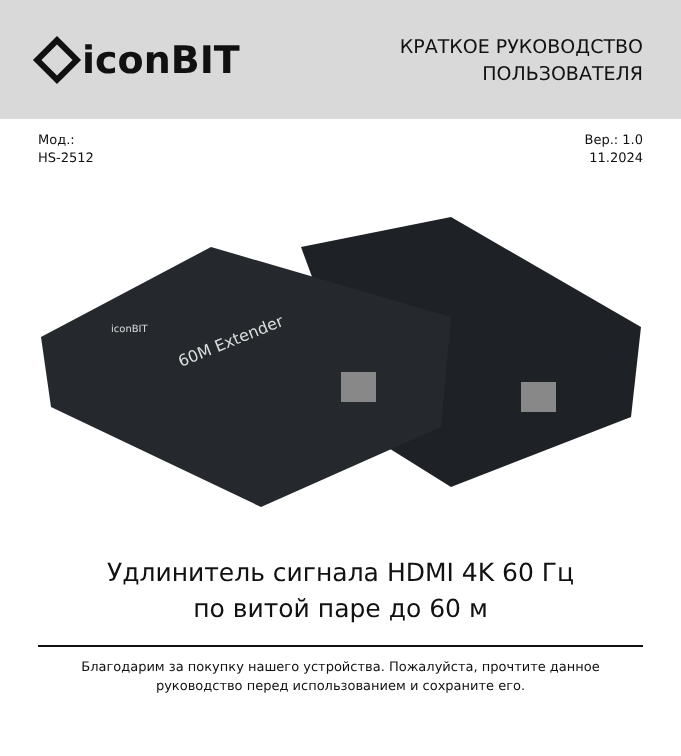iconBIT
КРАТКОЕ РУКОВОДСТВО
ПОЛЬЗОВАТЕЛЯ
Мод.:
HS-2512
Вер.: 1.0
11.2024
60M Extender
iconBIT
Удлинитель сигнала HDMI 4K 60 Гц
по витой паре до 60 м
Благодарим за покупку нашего устройства. Пожалуйста, прочтите данное руководство перед использованием и сохраните его.